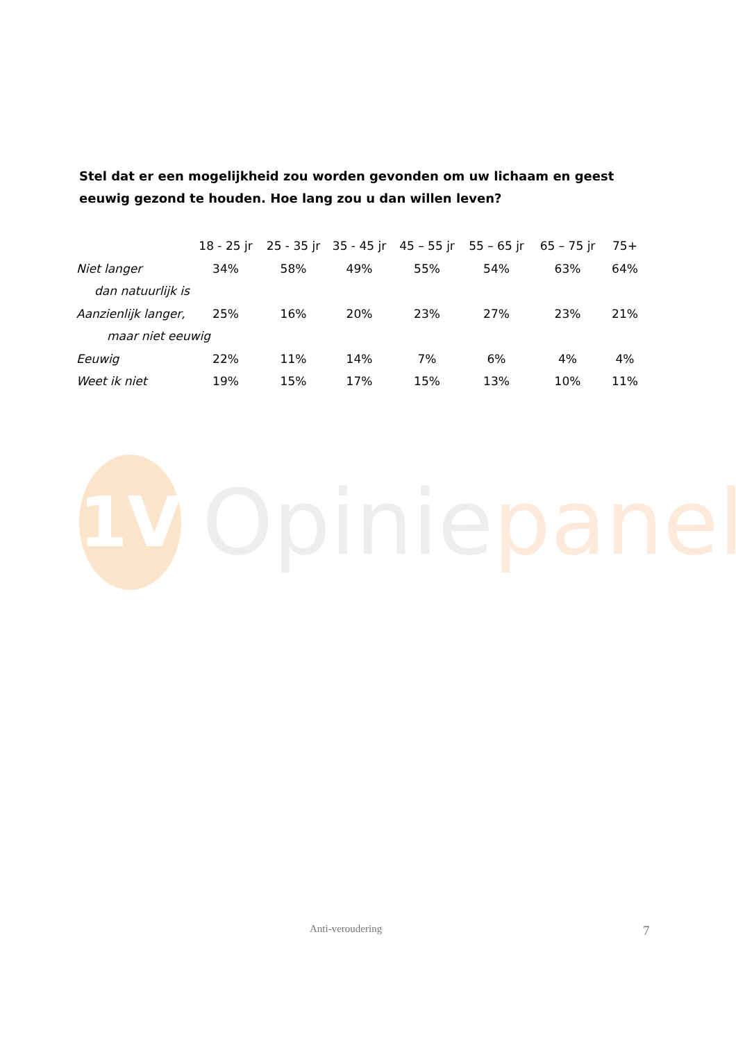Stel dat er een mogelijkheid zou worden gevonden om uw lichaam en geest eeuwig gezond te houden. Hoe lang zou u dan willen leven?
| | 18 - 25 jr | 25 - 35 jr | 35 - 45 jr | 45 – 55 jr | 55 – 65 jr | 65 – 75 jr | 75+ |
| --- | --- | --- | --- | --- | --- | --- | --- |
| Niet langer | 34% | 58% | 49% | 55% | 54% | 63% | 64% |
| dan natuurlijk is | | | | | | | |
| Aanzienlijk langer, | 25% | 16% | 20% | 23% | 27% | 23% | 21% |
| maar niet eeuwig | | | | | | | |
| Eeuwig | 22% | 11% | 14% | 7% | 6% | 4% | 4% |
| Weet ik niet | 19% | 15% | 17% | 15% | 13% | 10% | 11% |
1V
Opiniepanel
Anti-veroudering 7